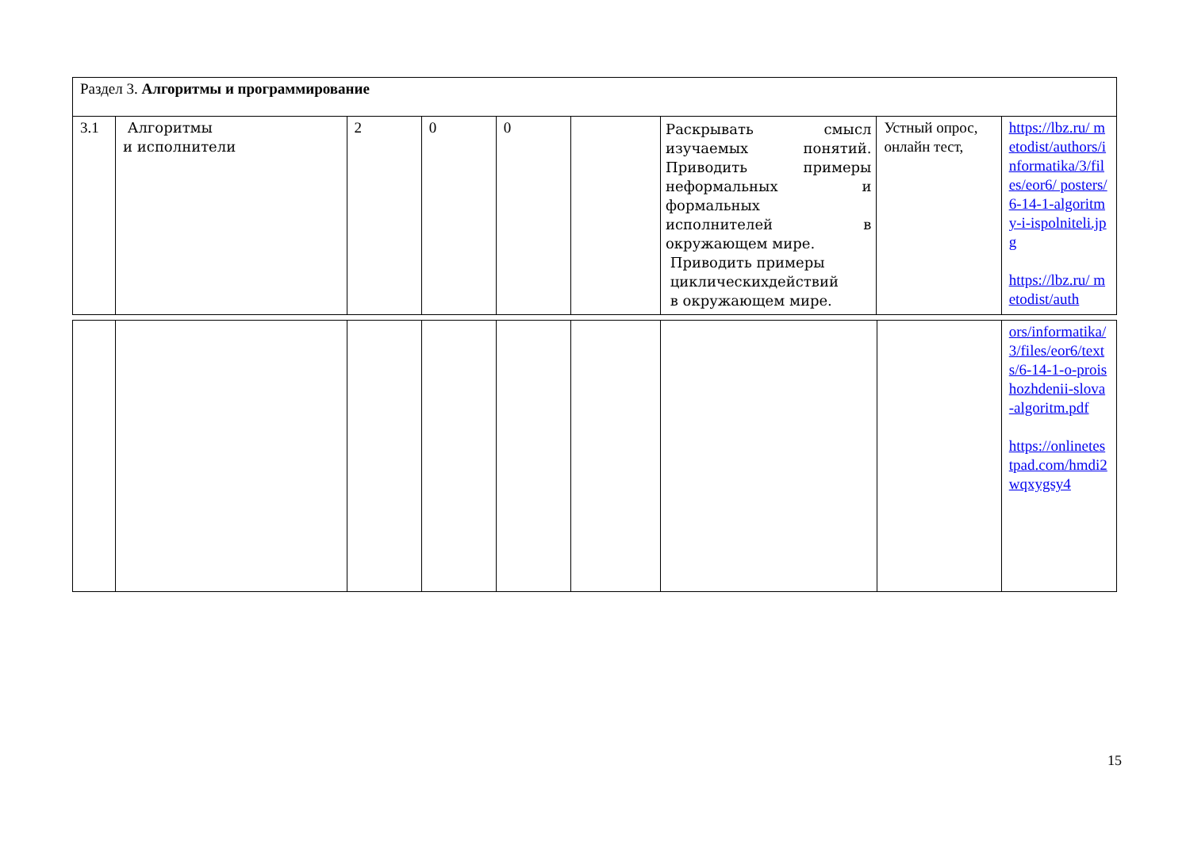| Раздел 3. Алгоритмы и программирование | | | | | | | | |
| 3.1 | Алгоритмы и исполнители | 2 | 0 | 0 | | Раскрывать смысл изучаемых понятий. Приводить примеры неформальных и формальных исполнителей в окружающем мире. Приводить примеры циклическихдействий в окружающем мире. | Устный опрос, онлайн тест, | https://lbz.ru/ metodist/authors/informatika/3/files/eor6/ posters/6-14-1-algoritmy-i-ispolniteli.jpg https://lbz.ru/ metodist/auth |
| | | | | | | | | ors/informatika/3/files/eor6/texts/6-14-1-o-proishozhdenii-slova-algoritm.pdf https://onlinetestpad.com/hmdi2wqxygsy4 |
15